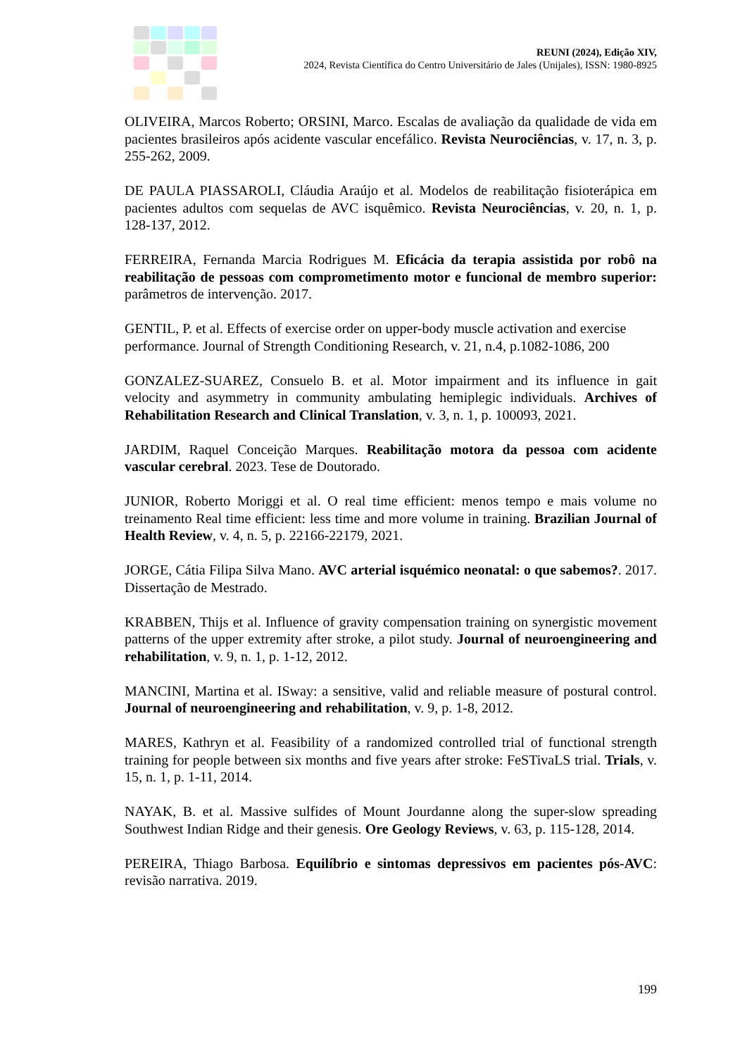REUNI (2024), Edição XIV,
2024, Revista Científica do Centro Universitário de Jales (Unijales), ISSN: 1980-8925
OLIVEIRA, Marcos Roberto; ORSINI, Marco. Escalas de avaliação da qualidade de vida em pacientes brasileiros após acidente vascular encefálico. Revista Neurociências, v. 17, n. 3, p. 255-262, 2009.
DE PAULA PIASSAROLI, Cláudia Araújo et al. Modelos de reabilitação fisioterápica em pacientes adultos com sequelas de AVC isquêmico. Revista Neurociências, v. 20, n. 1, p. 128-137, 2012.
FERREIRA, Fernanda Marcia Rodrigues M. Eficácia da terapia assistida por robô na reabilitação de pessoas com comprometimento motor e funcional de membro superior: parâmetros de intervenção. 2017.
GENTIL, P. et al. Effects of exercise order on upper-body muscle activation and exercise performance. Journal of Strength Conditioning Research, v. 21, n.4, p.1082-1086, 200
GONZALEZ-SUAREZ, Consuelo B. et al. Motor impairment and its influence in gait velocity and asymmetry in community ambulating hemiplegic individuals. Archives of Rehabilitation Research and Clinical Translation, v. 3, n. 1, p. 100093, 2021.
JARDIM, Raquel Conceição Marques. Reabilitação motora da pessoa com acidente vascular cerebral. 2023. Tese de Doutorado.
JUNIOR, Roberto Moriggi et al. O real time efficient: menos tempo e mais volume no treinamento Real time efficient: less time and more volume in training. Brazilian Journal of Health Review, v. 4, n. 5, p. 22166-22179, 2021.
JORGE, Cátia Filipa Silva Mano. AVC arterial isquémico neonatal: o que sabemos?. 2017. Dissertação de Mestrado.
KRABBEN, Thijs et al. Influence of gravity compensation training on synergistic movement patterns of the upper extremity after stroke, a pilot study. Journal of neuroengineering and rehabilitation, v. 9, n. 1, p. 1-12, 2012.
MANCINI, Martina et al. ISway: a sensitive, valid and reliable measure of postural control. Journal of neuroengineering and rehabilitation, v. 9, p. 1-8, 2012.
MARES, Kathryn et al. Feasibility of a randomized controlled trial of functional strength training for people between six months and five years after stroke: FeSTivaLS trial. Trials, v. 15, n. 1, p. 1-11, 2014.
NAYAK, B. et al. Massive sulfides of Mount Jourdanne along the super-slow spreading Southwest Indian Ridge and their genesis. Ore Geology Reviews, v. 63, p. 115-128, 2014.
PEREIRA, Thiago Barbosa. Equilíbrio e sintomas depressivos em pacientes pós-AVC: revisão narrativa. 2019.
199